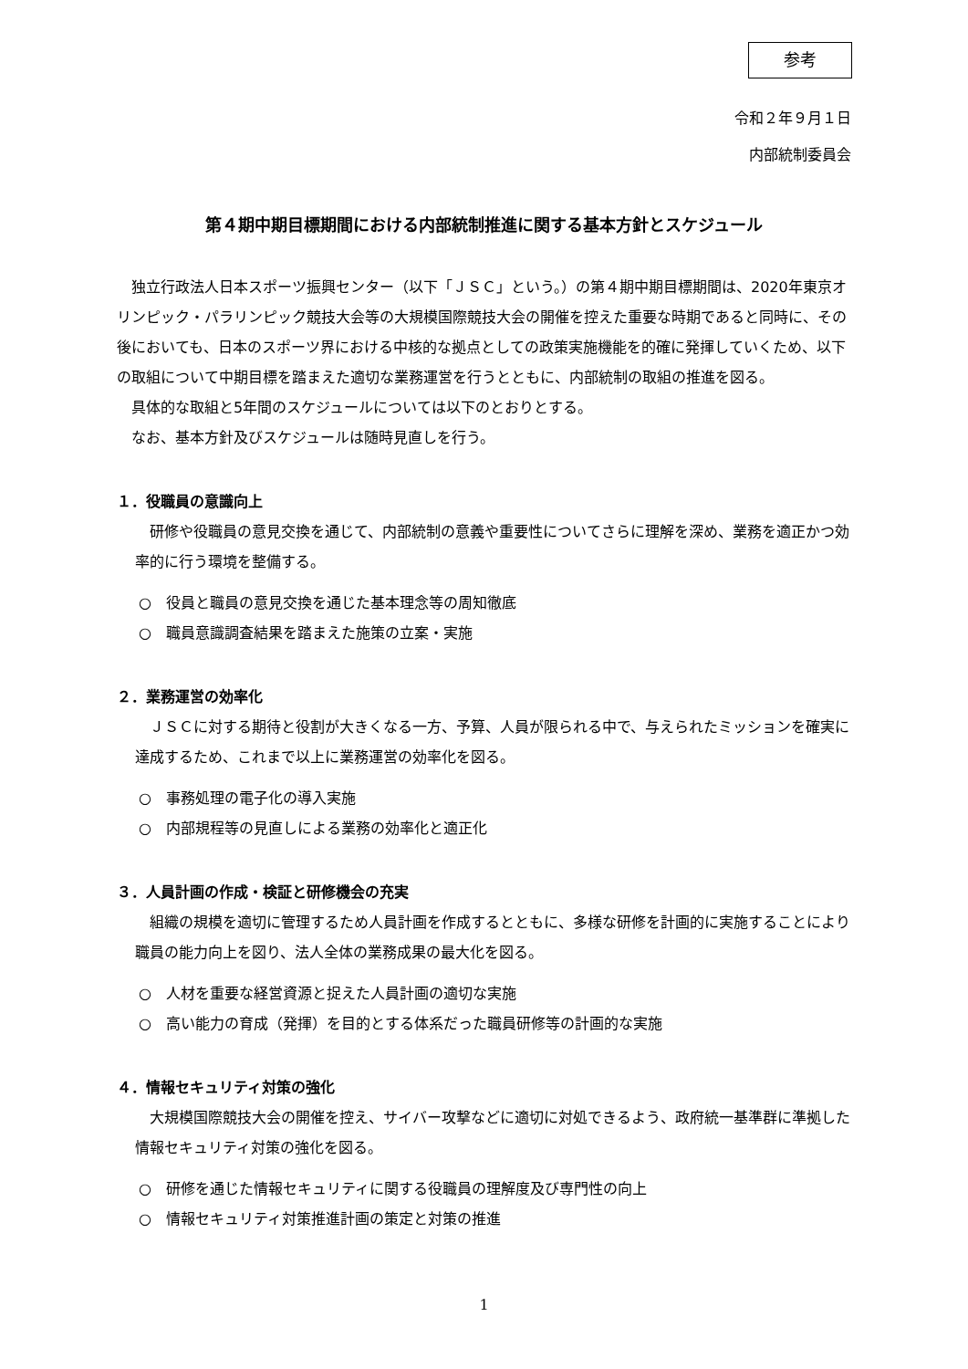参考
令和２年９月１日
内部統制委員会
第４期中期目標期間における内部統制推進に関する基本方針とスケジュール
独立行政法人日本スポーツ振興センター（以下「ＪＳＣ」という。）の第４期中期目標期間は、2020年東京オリンピック・パラリンピック競技大会等の大規模国際競技大会の開催を控えた重要な時期であると同時に、その後においても、日本のスポーツ界における中核的な拠点としての政策実施機能を的確に発揮していくため、以下の取組について中期目標を踏まえた適切な業務運営を行うとともに、内部統制の取組の推進を図る。
具体的な取組と5年間のスケジュールについては以下のとおりとする。
なお、基本方針及びスケジュールは随時見直しを行う。
１．役職員の意識向上
研修や役職員の意見交換を通じて、内部統制の意義や重要性についてさらに理解を深め、業務を適正かつ効率的に行う環境を整備する。
○　役員と職員の意見交換を通じた基本理念等の周知徹底
○　職員意識調査結果を踏まえた施策の立案・実施
２．業務運営の効率化
ＪＳＣに対する期待と役割が大きくなる一方、予算、人員が限られる中で、与えられたミッションを確実に達成するため、これまで以上に業務運営の効率化を図る。
○　事務処理の電子化の導入実施
○　内部規程等の見直しによる業務の効率化と適正化
３．人員計画の作成・検証と研修機会の充実
組織の規模を適切に管理するため人員計画を作成するとともに、多様な研修を計画的に実施することにより職員の能力向上を図り、法人全体の業務成果の最大化を図る。
○　人材を重要な経営資源と捉えた人員計画の適切な実施
○　高い能力の育成（発揮）を目的とする体系だった職員研修等の計画的な実施
４．情報セキュリティ対策の強化
大規模国際競技大会の開催を控え、サイバー攻撃などに適切に対処できるよう、政府統一基準群に準拠した情報セキュリティ対策の強化を図る。
○　研修を通じた情報セキュリティに関する役職員の理解度及び専門性の向上
○　情報セキュリティ対策推進計画の策定と対策の推進
1